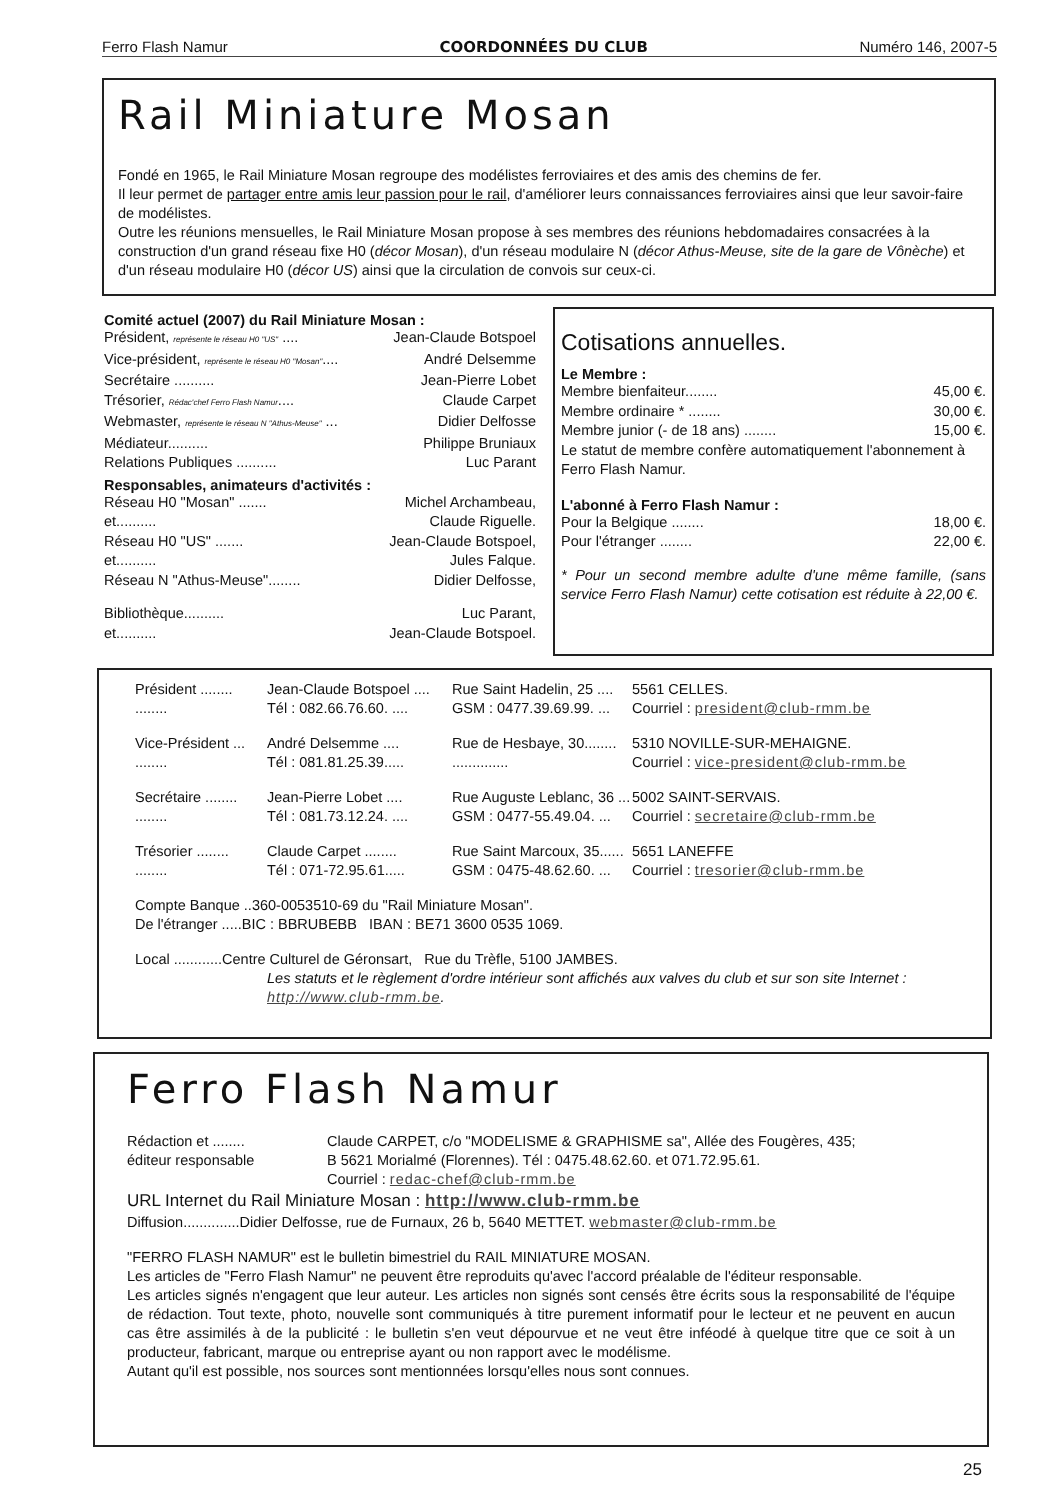Ferro Flash Namur COORDONNÉES DU CLUB Numéro 146, 2007-5
Rail Miniature Mosan
Fondé en 1965, le Rail Miniature Mosan regroupe des modélistes ferroviaires et des amis des chemins de fer.
Il leur permet de partager entre amis leur passion pour le rail, d'améliorer leurs connaissances ferroviaires ainsi que leur savoir-faire de modélistes.
Outre les réunions mensuelles, le Rail Miniature Mosan propose à ses membres des réunions hebdomadaires consacrées à la construction d'un grand réseau fixe H0 (décor Mosan), d'un réseau modulaire N (décor Athus-Meuse, site de la gare de Vônèche) et d'un réseau modulaire H0 (décor US) ainsi que la circulation de convois sur ceux-ci.
Comité actuel (2007) du Rail Miniature Mosan :
Président, représente le réseau H0 "US" .... Jean-Claude Botspoel
Vice-président, représente le réseau H0 "Mosan".... André Delsemme
Secrétaire .......... Jean-Pierre Lobet
Trésorier, Rédac'chef Ferro Flash Namur.... Claude Carpet
Webmaster, représente le réseau N "Athus-Meuse" ... Didier Delfosse
Médiateur.......... Philippe Bruniaux
Relations Publiques .......... Luc Parant
Responsables, animateurs d'activités :
Réseau H0 "Mosan" ....... Michel Archambeau,
et.......... Claude Riguelle.
Réseau H0 "US" ....... Jean-Claude Botspoel,
et.......... Jules Falque.
Réseau N "Athus-Meuse"........ Didier Delfosse,
Bibliothèque.......... Luc Parant,
et.......... Jean-Claude Botspoel.
Cotisations annuelles.
Le Membre :
Membre bienfaiteur........ 45,00 €.
Membre ordinaire * ........ 30,00 €.
Membre junior (- de 18 ans) ........ 15,00 €.
Le statut de membre confère automatiquement l'abonnement à Ferro Flash Namur.
L'abonné à Ferro Flash Namur :
Pour la Belgique ........ 18,00 €.
Pour l'étranger ........ 22,00 €.
* Pour un second membre adulte d'une même famille, (sans service Ferro Flash Namur) cette cotisation est réduite à 22,00 €.
Président ........ Jean-Claude Botspoel .... Rue Saint Hadelin, 25 .... 5561 CELLES. ........ Tél : 082.66.76.60. .... GSM : 0477.39.69.99. ... Courriel : president@club-rmm.be
Vice-Président ... André Delsemme .... Rue de Hesbaye, 30........ 5310 NOVILLE-SUR-MEHAIGNE. ........ Tél : 081.81.25.39................... Courriel : vice-president@club-rmm.be
Secrétaire ........ Jean-Pierre Lobet .... Rue Auguste Leblanc, 36 ... 5002 SAINT-SERVAIS. ........ Tél : 081.73.12.24. .... GSM : 0477-55.49.04. ... Courriel : secretaire@club-rmm.be
Trésorier ........ Claude Carpet ........ Rue Saint Marcoux, 35...... 5651 LANEFFE ........ Tél : 071-72.95.61..... GSM : 0475-48.62.60. ... Courriel : tresorier@club-rmm.be
Compte Banque ..360-0053510-69 du "Rail Miniature Mosan".
De l'étranger .....BIC : BBRUBEBB IBAN : BE71 3600 0535 1069.
Local ............Centre Culturel de Géronsart, Rue du Trèfle, 5100 JAMBES.
Les statuts et le règlement d'ordre intérieur sont affichés aux valves du club et sur son site Internet : http://www.club-rmm.be.
Ferro Flash Namur
Rédaction et ........
éditeur responsable Claude CARPET, c/o "MODELISME & GRAPHISME sa", Allée des Fougères, 435;
B 5621 Morialmé (Florennes). Tél : 0475.48.62.60. et 071.72.95.61.
Courriel : redac-chef@club-rmm.be
URL Internet du Rail Miniature Mosan : http://www.club-rmm.be
Diffusion..............Didier Delfosse, rue de Furnaux, 26 b, 5640 METTET. webmaster@club-rmm.be
"FERRO FLASH NAMUR" est le bulletin bimestriel du RAIL MINIATURE MOSAN.
Les articles de "Ferro Flash Namur" ne peuvent être reproduits qu'avec l'accord préalable de l'éditeur responsable.
Les articles signés n'engagent que leur auteur. Les articles non signés sont censés être écrits sous la responsabilité de l'équipe de rédaction. Tout texte, photo, nouvelle sont communiqués à titre purement informatif pour le lecteur et ne peuvent en aucun cas être assimilés à de la publicité : le bulletin s'en veut dépourvue et ne veut être inféodé à quelque titre que ce soit à un producteur, fabricant, marque ou entreprise ayant ou non rapport avec le modélisme.
Autant qu'il est possible, nos sources sont mentionnées lorsqu'elles nous sont connues.
25